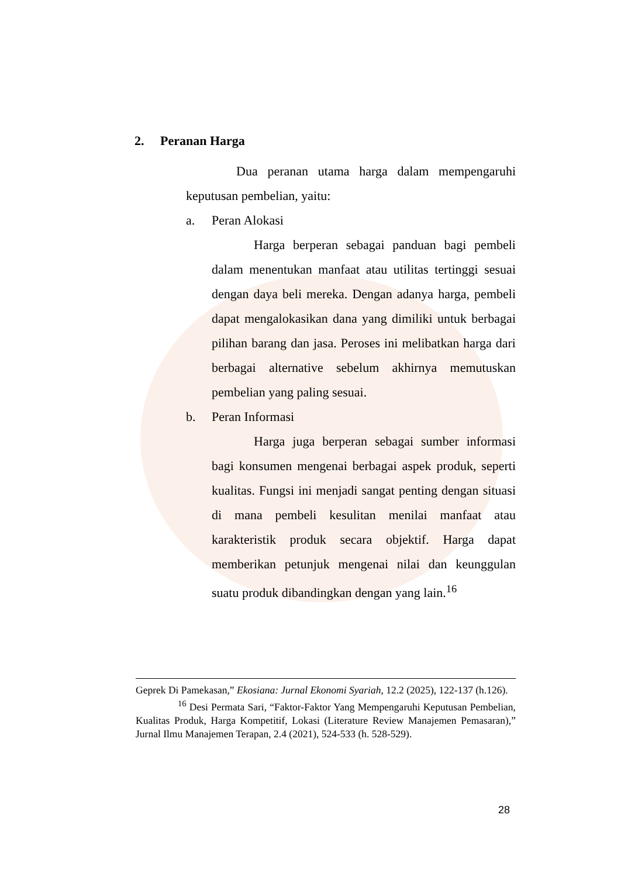2. Peranan Harga
Dua peranan utama harga dalam mempengaruhi keputusan pembelian, yaitu:
a. Peran Alokasi
Harga berperan sebagai panduan bagi pembeli dalam menentukan manfaat atau utilitas tertinggi sesuai dengan daya beli mereka. Dengan adanya harga, pembeli dapat mengalokasikan dana yang dimiliki untuk berbagai pilihan barang dan jasa. Peroses ini melibatkan harga dari berbagai alternative sebelum akhirnya memutuskan pembelian yang paling sesuai.
b. Peran Informasi
Harga juga berperan sebagai sumber informasi bagi konsumen mengenai berbagai aspek produk, seperti kualitas. Fungsi ini menjadi sangat penting dengan situasi di mana pembeli kesulitan menilai manfaat atau karakteristik produk secara objektif. Harga dapat memberikan petunjuk mengenai nilai dan keunggulan suatu produk dibandingkan dengan yang lain.<sup>16</sup>
Geprek Di Pamekasan,” Ekosiana: Jurnal Ekonomi Syariah, 12.2 (2025), 122-137 (h.126).
<sup>16</sup> Desi Permata Sari, “Faktor-Faktor Yang Mempengaruhi Keputusan Pembelian, Kualitas Produk, Harga Kompetitif, Lokasi (Literature Review Manajemen Pemasaran),” Jurnal Ilmu Manajemen Terapan, 2.4 (2021), 524-533 (h. 528-529).
28